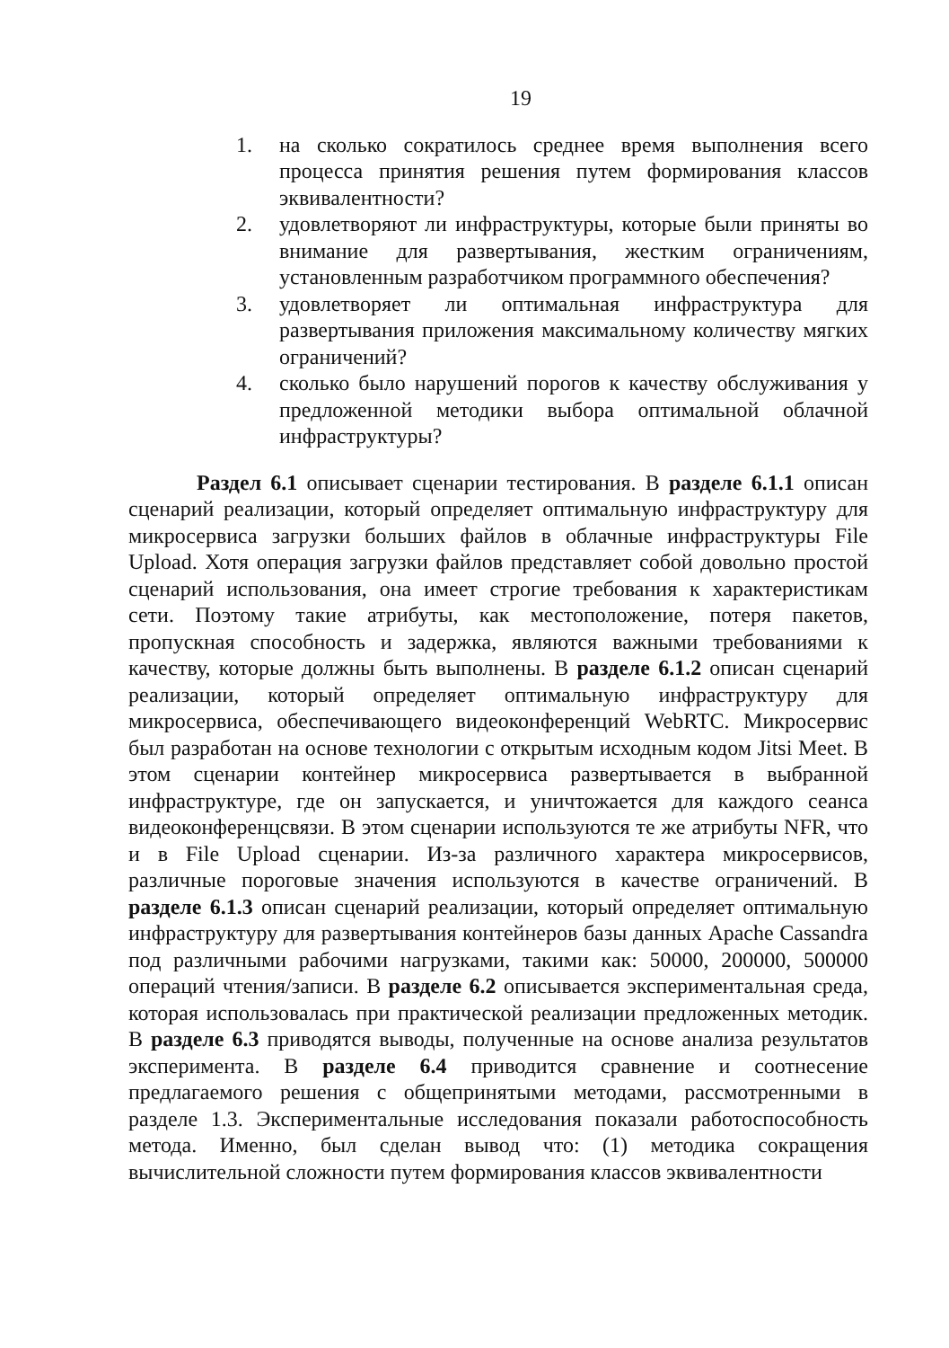19
1. на сколько сократилось среднее время выполнения всего процесса принятия решения путем формирования классов эквивалентности?
2. удовлетворяют ли инфраструктуры, которые были приняты во внимание для развертывания, жестким ограничениям, установленным разработчиком программного обеспечения?
3. удовлетворяет ли оптимальная инфраструктура для развертывания приложения максимальному количеству мягких ограничений?
4. сколько было нарушений порогов к качеству обслуживания у предложенной методики выбора оптимальной облачной инфраструктуры?
Раздел 6.1 описывает сценарии тестирования. В разделе 6.1.1 описан сценарий реализации, который определяет оптимальную инфраструктуру для микросервиса загрузки больших файлов в облачные инфраструктуры File Upload. Хотя операция загрузки файлов представляет собой довольно простой сценарий использования, она имеет строгие требования к характеристикам сети. Поэтому такие атрибуты, как местоположение, потеря пакетов, пропускная способность и задержка, являются важными требованиями к качеству, которые должны быть выполнены. В разделе 6.1.2 описан сценарий реализации, который определяет оптимальную инфраструктуру для микросервиса, обеспечивающего видеоконференций WebRTC. Микросервис был разработан на основе технологии с открытым исходным кодом Jitsi Meet. В этом сценарии контейнер микросервиса развертывается в выбранной инфраструктуре, где он запускается, и уничтожается для каждого сеанса видеоконференцсвязи. В этом сценарии используются те же атрибуты NFR, что и в File Upload сценарии. Из-за различного характера микросервисов, различные пороговые значения используются в качестве ограничений. В разделе 6.1.3 описан сценарий реализации, который определяет оптимальную инфраструктуру для развертывания контейнеров базы данных Apache Cassandra под различными рабочими нагрузками, такими как: 50000, 200000, 500000 операций чтения/записи. В разделе 6.2 описывается экспериментальная среда, которая использовалась при практической реализации предложенных методик. В разделе 6.3 приводятся выводы, полученные на основе анализа результатов эксперимента. В разделе 6.4 приводится сравнение и соотнесение предлагаемого решения с общепринятыми методами, рассмотренными в разделе 1.3. Экспериментальные исследования показали работоспособность метода. Именно, был сделан вывод что: (1) методика сокращения вычислительной сложности путем формирования классов эквивалентности